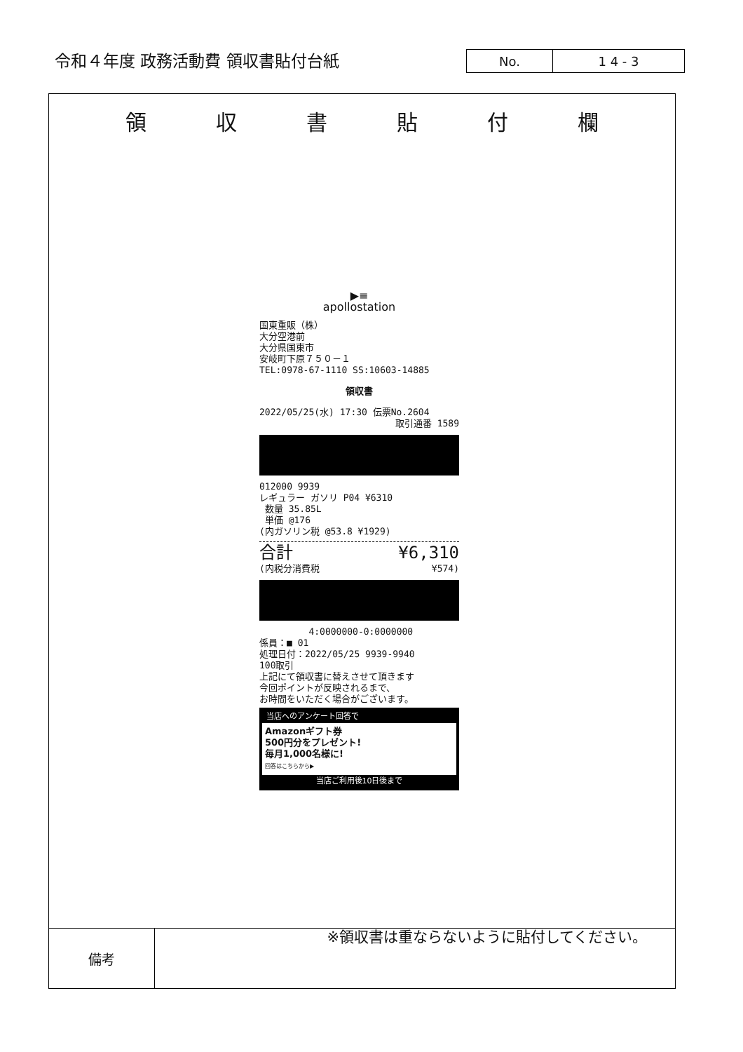令和４年度 政務活動費 領収書貼付台紙
No. 1 4 - 3
領収書貼付欄
▶≡
apollostation
国東重販（株）
大分空港前
大分県国東市
安岐町下原７５０－１
TEL:0978-67-1110 SS:10603-14885
領収書
2022/05/25(水) 17:30 伝票No.2604
取引通番 1589
012000 9939
レギュラー ガソリ P04 ¥6310
数量 35.85L
単価 @176
(内ガソリン税 @53.8 ¥1929)
合計 ¥6,310
(内税分消費税 ¥574)
4:0000000-0:0000000
係員：■ 01
処理日付：2022/05/25 9939-9940
100取引
上記にて領収書に替えさせて頂きます
今回ポイントが反映されるまで、
お時間をいただく場合がございます。
当店へのアンケート回答で
Amazonギフト券
500円分をプレゼント!
毎月1,000名様に!
回答はこちらから▶
当店ご利用後10日後まで
※領収書は重ならないように貼付してください。
備考